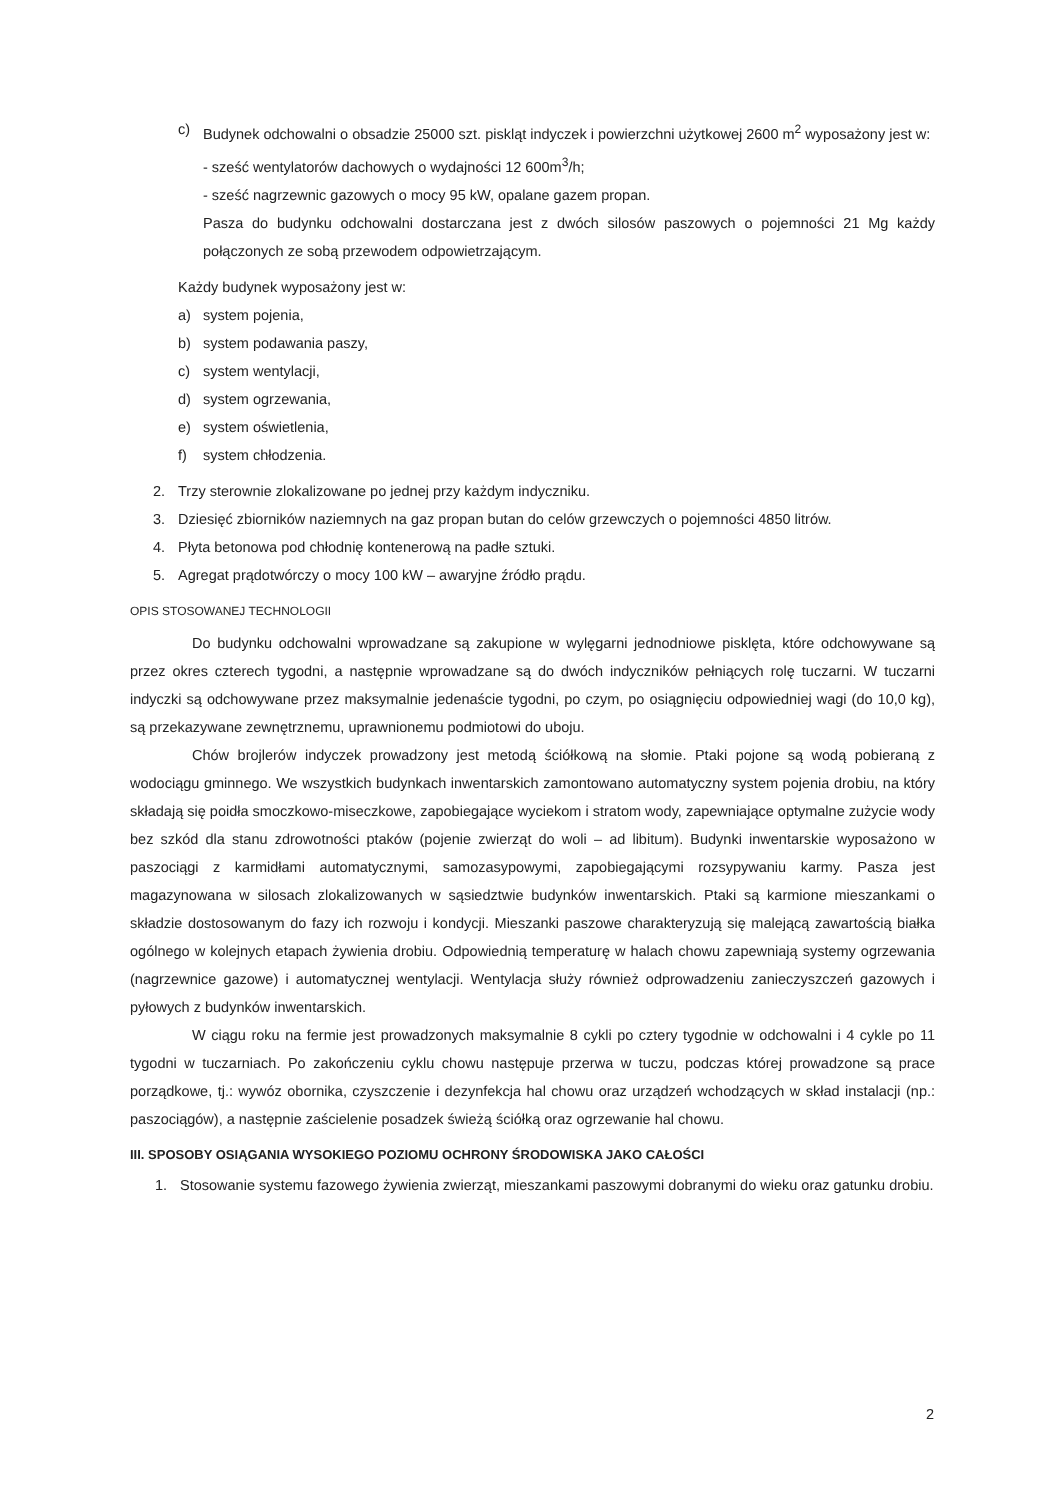c) Budynek odchowalni o obsadzie 25000 szt. piskląt indyczek i powierzchni użytkowej 2600 m<sup>2</sup> wyposażony jest w:
- sześć wentylatorów dachowych o wydajności 12 600m<sup>3</sup>/h;
- sześć nagrzewnic gazowych o mocy 95 kW, opalane gazem propan.
Pasza do budynku odchowalni dostarczana jest z dwóch silosów paszowych o pojemności 21 Mg każdy połączonych ze sobą przewodem odpowietrzającym.
Każdy budynek wyposażony jest w:
a) system pojenia,
b) system podawania paszy,
c) system wentylacji,
d) system ogrzewania,
e) system oświetlenia,
f) system chłodzenia.
2. Trzy sterownie zlokalizowane po jednej przy każdym indyczniku.
3. Dziesięć zbiorników naziemnych na gaz propan butan do celów grzewczych o pojemności 4850 litrów.
4. Płyta betonowa pod chłodnię kontenerową na padłe sztuki.
5. Agregat prądotwórczy o mocy 100 kW – awaryjne źródło prądu.
OPIS STOSOWANEJ TECHNOLOGII
Do budynku odchowalni wprowadzane są zakupione w wylęgarni jednodniowe pisklęta, które odchowywane są przez okres czterech tygodni, a następnie wprowadzane są do dwóch indyczników pełniących rolę tuczarni. W tuczarni indyczki są odchowywane przez maksymalnie jedenaście tygodni, po czym, po osiągnięciu odpowiedniej wagi (do 10,0 kg), są przekazywane zewnętrznemu, uprawnionemu podmiotowi do uboju.
Chów brojlerów indyczek prowadzony jest metodą ściółkową na słomie. Ptaki pojone są wodą pobieraną z wodociągu gminnego. We wszystkich budynkach inwentarskich zamontowano automatyczny system pojenia drobiu, na który składają się poidła smoczkowo-miseczkowe, zapobiegające wyciekom i stratom wody, zapewniające optymalne zużycie wody bez szkód dla stanu zdrowotności ptaków (pojenie zwierząt do woli – ad libitum). Budynki inwentarskie wyposażono w paszociągi z karmidłami automatycznymi, samozasypowymi, zapobiegającymi rozsypywaniu karmy. Pasza jest magazynowana w silosach zlokalizowanych w sąsiedztwie budynków inwentarskich. Ptaki są karmione mieszankami o składzie dostosowanym do fazy ich rozwoju i kondycji. Mieszanki paszowe charakteryzują się malejącą zawartością białka ogólnego w kolejnych etapach żywienia drobiu. Odpowiednią temperaturę w halach chowu zapewniają systemy ogrzewania (nagrzewnice gazowe) i automatycznej wentylacji. Wentylacja służy również odprowadzeniu zanieczyszczeń gazowych i pyłowych z budynków inwentarskich.
W ciągu roku na fermie jest prowadzonych maksymalnie 8 cykli po cztery tygodnie w odchowalni i 4 cykle po 11 tygodni w tuczarniach. Po zakończeniu cyklu chowu następuje przerwa w tuczu, podczas której prowadzone są prace porządkowe, tj.: wywóz obornika, czyszczenie i dezynfekcja hal chowu oraz urządzeń wchodzących w skład instalacji (np.: paszociągów), a następnie zaścielenie posadzek świeżą ściółką oraz ogrzewanie hal chowu.
III. SPOSOBY OSIĄGANIA WYSOKIEGO POZIOMU OCHRONY ŚRODOWISKA JAKO CAŁOŚCI
1. Stosowanie systemu fazowego żywienia zwierząt, mieszankami paszowymi dobranymi do wieku oraz gatunku drobiu.
2